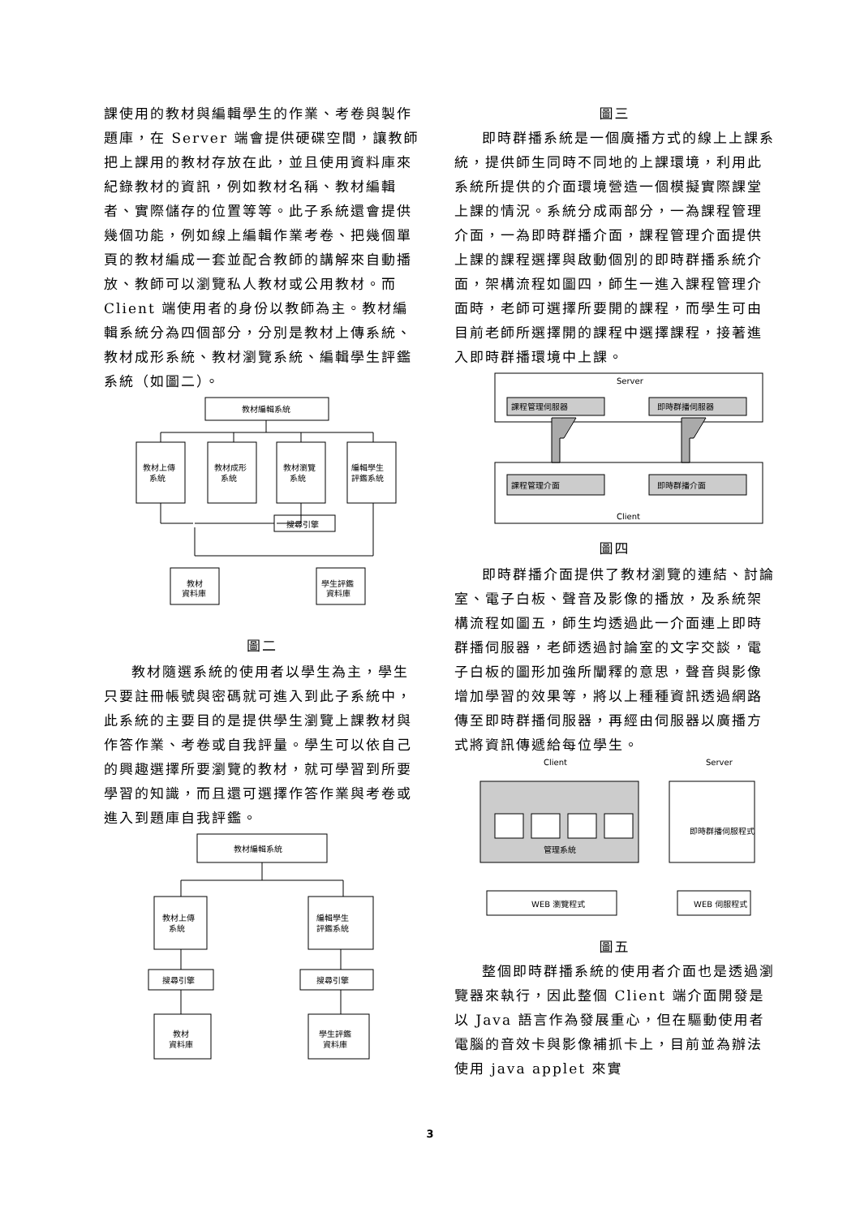課使用的教材與編輯學生的作業、考卷與製作題庫，在 Server 端會提供硬碟空間，讓教師把上課用的教材存放在此，並且使用資料庫來紀錄教材的資訊，例如教材名稱、教材編輯者、實際儲存的位置等等。此子系統還會提供幾個功能，例如線上編輯作業考卷、把幾個單頁的教材編成一套並配合教師的講解來自動播放、教師可以瀏覽私人教材或公用教材。而 Client 端使用者的身份以教師為主。教材編輯系統分為四個部分，分別是教材上傳系統、教材成形系統、教材瀏覽系統、編輯學生評鑑系統（如圖二）。
教材編輯系統
教材上傳
系統
教材成形
系統
教材瀏覽
系統
編輯學生
評鑑系統
搜尋引擎
教材
資料庫
學生評鑑
資料庫
圖二
教材隨選系統的使用者以學生為主，學生只要註冊帳號與密碼就可進入到此子系統中，此系統的主要目的是提供學生瀏覽上課教材與作答作業、考卷或自我評量。學生可以依自己的興趣選擇所要瀏覽的教材，就可學習到所要學習的知識，而且還可選擇作答作業與考卷或進入到題庫自我評鑑。
教材編輯系統
教材上傳
系統
編輯學生
評鑑系統
搜尋引擎
搜尋引擎
教材
資料庫
學生評鑑
資料庫
圖三
即時群播系統是一個廣播方式的線上上課系統，提供師生同時不同地的上課環境，利用此系統所提供的介面環境營造一個模擬實際課堂上課的情況。系統分成兩部分，一為課程管理介面，一為即時群播介面，課程管理介面提供上課的課程選擇與啟動個別的即時群播系統介面，架構流程如圖四，師生一進入課程管理介面時，老師可選擇所要開的課程，而學生可由目前老師所選擇開的課程中選擇課程，接著進入即時群播環境中上課。
Server
課程管理伺服器
即時群播伺服器
課程管理介面
即時群播介面
Client
圖四
即時群播介面提供了教材瀏覽的連結、討論室、電子白板、聲音及影像的播放，及系統架構流程如圖五，師生均透過此一介面連上即時群播伺服器，老師透過討論室的文字交談，電子白板的圖形加強所闡釋的意思，聲音與影像增加學習的效果等，將以上種種資訊透過網路傳至即時群播伺服器，再經由伺服器以廣播方式將資訊傳遞給每位學生。
Client
Server
管理系統
即時群播伺服程式
WEB 瀏覽程式
WEB 伺服程式
圖五
整個即時群播系統的使用者介面也是透過瀏覽器來執行，因此整個 Client 端介面開發是以 Java 語言作為發展重心，但在驅動使用者電腦的音效卡與影像補抓卡上，目前並為辦法使用 java applet 來實
3